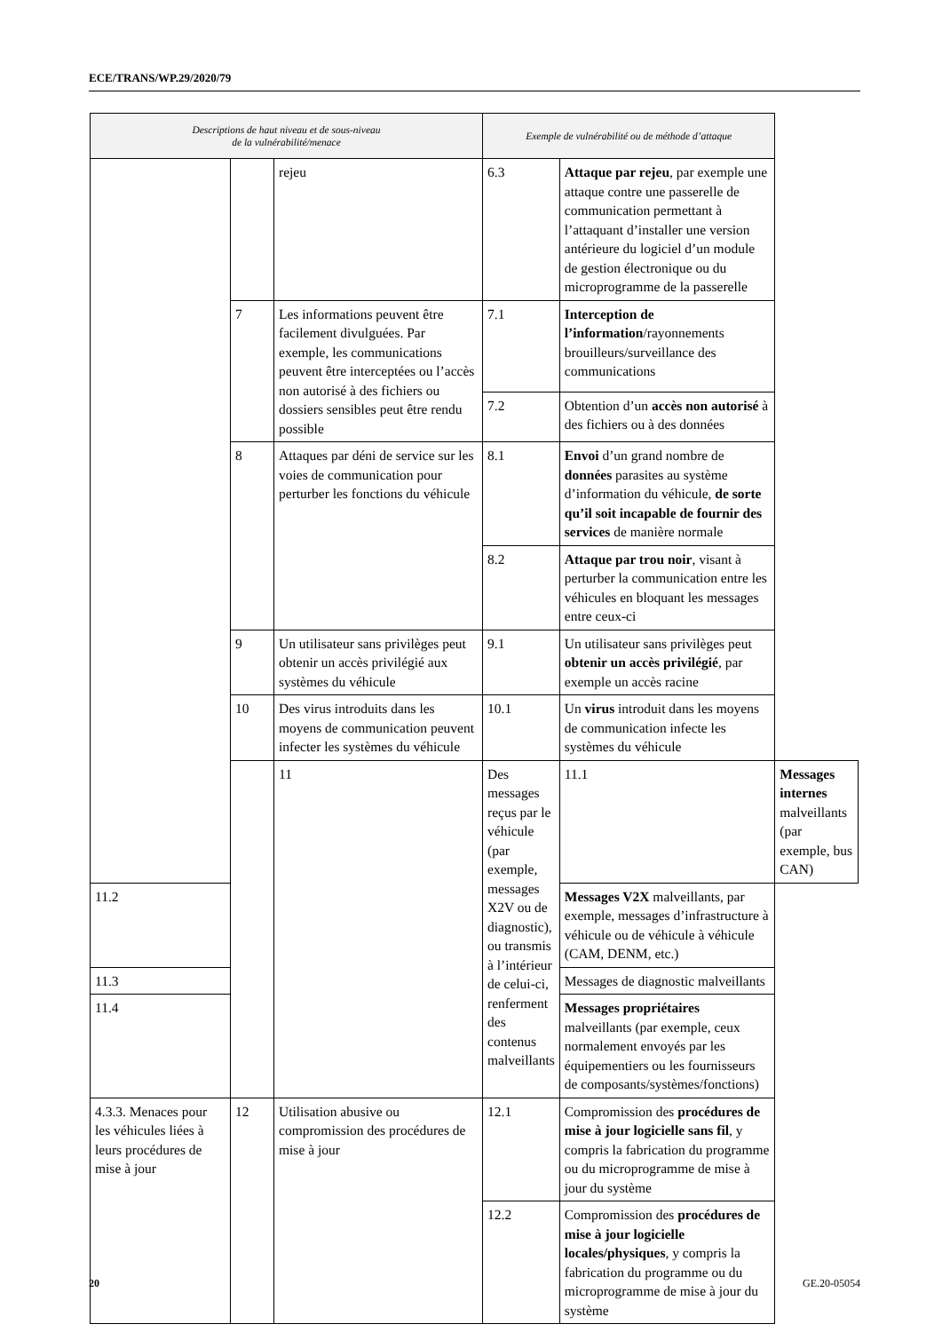ECE/TRANS/WP.29/2020/79
| Descriptions de haut niveau et de sous-niveau de la vulnérabilité/menace | | | Exemple de vulnérabilité ou de méthode d’attaque | | |
| --- | --- | --- | --- | --- | --- |
| | | rejeu | 6.3 | Attaque par rejeu , par exemple une attaque contre une passerelle de communication permettant à l’attaquant d’installer une version antérieure du logiciel d’un module de gestion électronique ou du microprogramme de la passerelle | |
| | 7 | Les informations peuvent être facilement divulguées. Par exemple, les communications peuvent être interceptées ou l’accès non autorisé à des fichiers ou dossiers sensibles peut être rendu possible | 7.1 | Interception de l’information /rayonnements brouilleurs/surveillance des communications | |
| | | | 7.2 | Obtention d’un accès non autorisé à des fichiers ou à des données | |
| | 8 | Attaques par déni de service sur les voies de communication pour perturber les fonctions du véhicule | 8.1 | Envoi d’un grand nombre de données parasites au système d’information du véhicule, de sorte qu’il soit incapable de fournir des services de manière normale | |
| | | | 8.2 | Attaque par trou noir , visant à perturber la communication entre les véhicules en bloquant les messages entre ceux-ci | |
| | 9 | Un utilisateur sans privilèges peut obtenir un accès privilégié aux systèmes du véhicule | 9.1 | Un utilisateur sans privilèges peut obtenir un accès privilégié , par exemple un accès racine | |
| | 10 | Des virus introduits dans les moyens de communication peuvent infecter les systèmes du véhicule | 10.1 | Un virus introduit dans les moyens de communication infecte les systèmes du véhicule | |
| | | 11 | Des messages reçus par le véhicule (par exemple, messages X2V ou de diagnostic), ou transmis à l’intérieur de celui-ci, renferment des contenus malveillants | 11.1 | Messages internes malveillants (par exemple, bus CAN) |
| 11.2 | | | | Messages V2X malveillants, par exemple, messages d’infrastructure à véhicule ou de véhicule à véhicule (CAM, DENM, etc.) | |
| 11.3 | | | | Messages de diagnostic malveillants | |
| 11.4 | | | | Messages propriétaires malveillants (par exemple, ceux normalement envoyés par les équipementiers ou les fournisseurs de composants/systèmes/fonctions) | |
| 4.3.3. Menaces pour les véhicules liées à leurs procédures de mise à jour | 12 | Utilisation abusive ou compromission des procédures de mise à jour | 12.1 | Compromission des procédures de mise à jour logicielle sans fil , y compris la fabrication du programme ou du microprogramme de mise à jour du système | |
| | | | 12.2 | Compromission des procédures de mise à jour logicielle locales/physiques , y compris la fabrication du programme ou du microprogramme de mise à jour du système | |
20 GE.20-05054